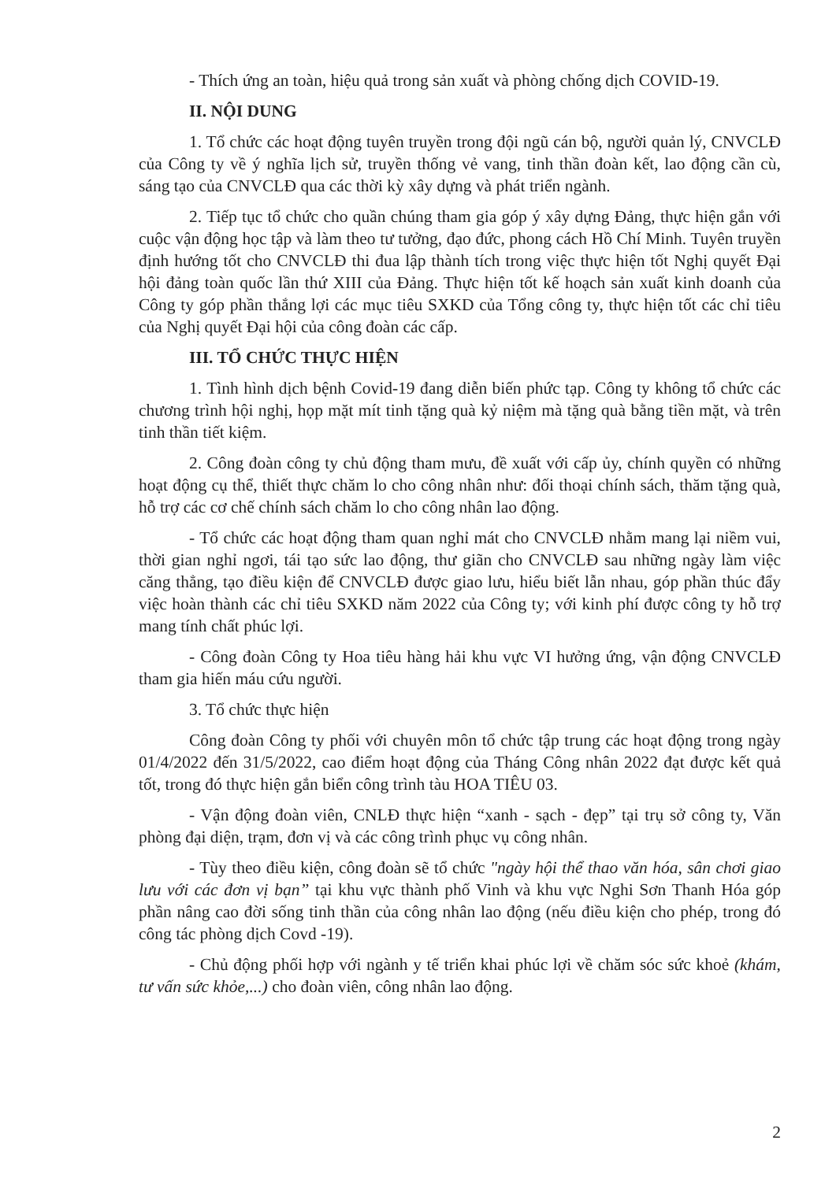- Thích ứng an toàn, hiệu quả trong sản xuất và phòng chống dịch COVID-19.
II. NỘI DUNG
1. Tổ chức các hoạt động tuyên truyền trong đội ngũ cán bộ, người quản lý, CNVCLĐ của Công ty về ý nghĩa lịch sử, truyền thống vẻ vang, tinh thần đoàn kết, lao động cần cù, sáng tạo của CNVCLĐ qua các thời kỳ xây dựng và phát triển ngành.
2. Tiếp tục tổ chức cho quần chúng tham gia góp ý xây dựng Đảng, thực hiện gắn với cuộc vận động học tập và làm theo tư tưởng, đạo đức, phong cách Hồ Chí Minh. Tuyên truyền định hướng tốt cho CNVCLĐ thi đua lập thành tích trong việc thực hiện tốt Nghị quyết Đại hội đảng toàn quốc lần thứ XIII của Đảng. Thực hiện tốt kế hoạch sản xuất kinh doanh của Công ty góp phần thắng lợi các mục tiêu SXKD của Tổng công ty, thực hiện tốt các chỉ tiêu của Nghị quyết Đại hội của công đoàn các cấp.
III. TỔ CHỨC THỰC HIỆN
1. Tình hình dịch bệnh Covid-19 đang diễn biến phức tạp. Công ty không tổ chức các chương trình hội nghị, họp mặt mít tinh tặng quà kỷ niệm mà tặng quà bằng tiền mặt, và trên tinh thần tiết kiệm.
2. Công đoàn công ty chủ động tham mưu, đề xuất với cấp ủy, chính quyền có những hoạt động cụ thể, thiết thực chăm lo cho công nhân như: đối thoại chính sách, thăm tặng quà, hỗ trợ các cơ chế chính sách chăm lo cho công nhân lao động.
- Tổ chức các hoạt động tham quan nghỉ mát cho CNVCLĐ nhằm mang lại niềm vui, thời gian nghỉ ngơi, tái tạo sức lao động, thư giãn cho CNVCLĐ sau những ngày làm việc căng thẳng, tạo điều kiện để CNVCLĐ được giao lưu, hiểu biết lẫn nhau, góp phần thúc đẩy việc hoàn thành các chỉ tiêu SXKD năm 2022 của Công ty; với kinh phí được công ty hỗ trợ mang tính chất phúc lợi.
- Công đoàn Công ty Hoa tiêu hàng hải khu vực VI hưởng ứng, vận động CNVCLĐ tham gia hiến máu cứu người.
3. Tổ chức thực hiện
Công đoàn Công ty phối với chuyên môn tổ chức tập trung các hoạt động trong ngày 01/4/2022 đến 31/5/2022, cao điểm hoạt động của Tháng Công nhân 2022 đạt được kết quả tốt, trong đó thực hiện gắn biển công trình tàu HOA TIÊU 03.
- Vận động đoàn viên, CNLĐ thực hiện “xanh - sạch - đẹp” tại trụ sở công ty, Văn phòng đại diện, trạm, đơn vị và các công trình phục vụ công nhân.
- Tùy theo điều kiện, công đoàn sẽ tổ chức "ngày hội thể thao văn hóa, sân chơi giao lưu với các đơn vị bạn” tại khu vực thành phố Vinh và khu vực Nghi Sơn Thanh Hóa góp phần nâng cao đời sống tinh thần của công nhân lao động (nếu điều kiện cho phép, trong đó công tác phòng dịch Covd -19).
- Chủ động phối hợp với ngành y tế triển khai phúc lợi về chăm sóc sức khoẻ (khám, tư vấn sức khỏe,...) cho đoàn viên, công nhân lao động.
2